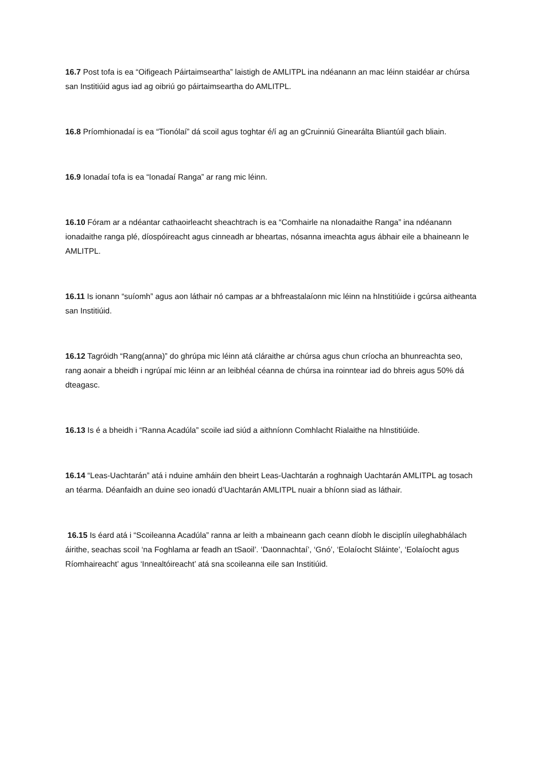16.7 Post tofa is ea “Oifigeach Páirtaimseartha” laistigh de AMLITPL ina ndéanann an mac léinn staidéar ar chúrsa san Institiúid agus iad ag oibriú go páirtaimseartha do AMLITPL.
16.8 Príomhionadaí is ea “Tionólaí” dá scoil agus toghtar é/í ag an gCruinniú Ginearálta Bliantúil gach bliain.
16.9 Ionadaí tofa is ea “Ionadaí Ranga” ar rang mic léinn.
16.10 Fóram ar a ndéantar cathaoirleacht sheachtrach is ea “Comhairle na nIonadaithe Ranga” ina ndéanann ionadaithe ranga plé, díospóireacht agus cinneadh ar bheartas, nósanna imeachta agus ábhair eile a bhaineann le AMLITPL.
16.11 Is ionann “suíomh” agus aon láthair nó campas ar a bhfreastalaíonn mic léinn na hInstitiúide i gcúrsa aitheanta san Institiúid.
16.12 Tagróidh “Rang(anna)” do ghrúpa mic léinn atá cláraithe ar chúrsa agus chun críocha an bhunreachta seo, rang aonair a bheidh i ngrúpaí mic léinn ar an leibhéal céanna de chúrsa ina roinntear iad do bhreis agus 50% dá dteagasc.
16.13 Is é a bheidh i “Ranna Acadúla” scoile iad siúd a aithníonn Comhlacht Rialaithe na hInstitiúide.
16.14 “Leas-Uachtarán” atá i nduine amháin den bheirt Leas-Uachtarán a roghnaigh Uachtarán AMLITPL ag tosach an téarma. Déanfaidh an duine seo ionadú d’Uachtarán AMLITPL nuair a bhíonn siad as láthair.
16.15 Is éard atá i “Scoileanna Acadúla” ranna ar leith a mbaineann gach ceann díobh le disciplín uileghabhálach áirithe, seachas scoil ‘na Foghlama ar feadh an tSaoil’. ‘Daonnachtaí’, ‘Gnó’, ‘Eolaíocht Sláinte’, ‘Eolaíocht agus Ríomhaireacht’ agus ‘Innealtóireacht’ atá sna scoileanna eile san Institiúid.